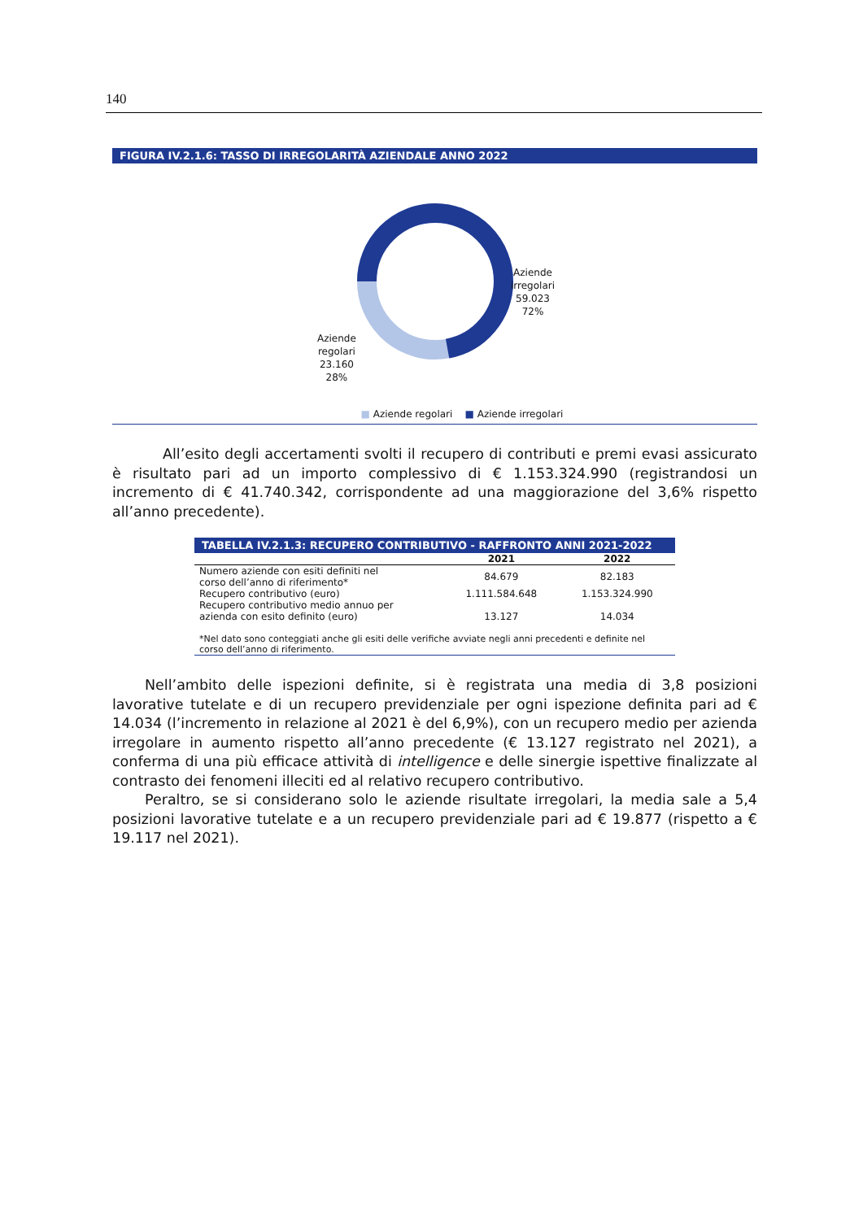140
FIGURA IV.2.1.6: TASSO DI IRREGOLARITÀ AZIENDALE ANNO 2022
Aziende
irregolari
59.023
72%
Aziende
regolari
23.160
28%
■ Aziende regolari ■ Aziende irregolari
All’esito degli accertamenti svolti il recupero di contributi e premi evasi assicurato è risultato pari ad un importo complessivo di € 1.153.324.990 (registrandosi un incremento di € 41.740.342, corrispondente ad una maggiorazione del 3,6% rispetto all’anno precedente).
| TABELLA IV.2.1.3: RECUPERO CONTRIBUTIVO - RAFFRONTO ANNI 2021-2022 | | |
| --- | --- | --- |
| | 2021 | 2022 |
| Numero aziende con esiti definiti nel corso dell’anno di riferimento* | 84.679 | 82.183 |
| Recupero contributivo (euro) | 1.111.584.648 | 1.153.324.990 |
| Recupero contributivo medio annuo per azienda con esito definito (euro) | 13.127 | 14.034 |
| *Nel dato sono conteggiati anche gli esiti delle verifiche avviate negli anni precedenti e definite nel corso dell’anno di riferimento. | | |
Nell’ambito delle ispezioni definite, si è registrata una media di 3,8 posizioni lavorative tutelate e di un recupero previdenziale per ogni ispezione definita pari ad € 14.034 (l’incremento in relazione al 2021 è del 6,9%), con un recupero medio per azienda irregolare in aumento rispetto all’anno precedente (€ 13.127 registrato nel 2021), a conferma di una più efficace attività di intelligence e delle sinergie ispettive finalizzate al contrasto dei fenomeni illeciti ed al relativo recupero contributivo.
Peraltro, se si considerano solo le aziende risultate irregolari, la media sale a 5,4 posizioni lavorative tutelate e a un recupero previdenziale pari ad € 19.877 (rispetto a € 19.117 nel 2021).